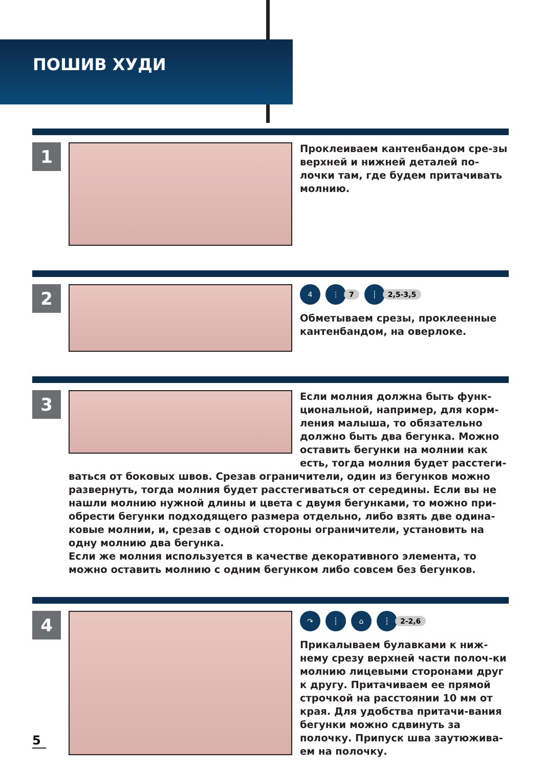ПОШИВ ХУДИ
1
Проклеиваем кантенбандом сре-зы верхней и нижней деталей по-лочки там, где будем притачивать молнию.
2
4 ⋮
7
┆
2,5-3,5
Обметываем срезы, проклеенные кантенбандом, на оверлоке.
3
Если молния должна быть функ-циональной, например, для корм-ления малыша, то обязательно должно быть два бегунка. Можно оставить бегунки на молнии как есть, тогда молния будет расстеги-
ваться от боковых швов. Срезав ограничители, один из бегунков можно развернуть, тогда молния будет расстегиваться от середины. Если вы не нашли молнию нужной длины и цвета с двумя бегунками, то можно при-обрести бегунки подходящего размера отдельно, либо взять две одина-ковые молнии, и, срезав с одной стороны ограничители, установить на одну молнию два бегунка.
Если же молния используется в качестве декоративного элемента, то можно оставить молнию с одним бегунком либо совсем без бегунков.
4
↷ ┆ ⌂ ┆
2-2,6
Прикалываем булавками к ниж-нему срезу верхней части полоч-ки молнию лицевыми сторонами друг к другу. Притачиваем ее прямой строчкой на расстоянии 10 мм от края. Для удобства притачи-вания бегунки можно сдвинуть за полочку. Припуск шва заутюжива-ем на полочку.
5